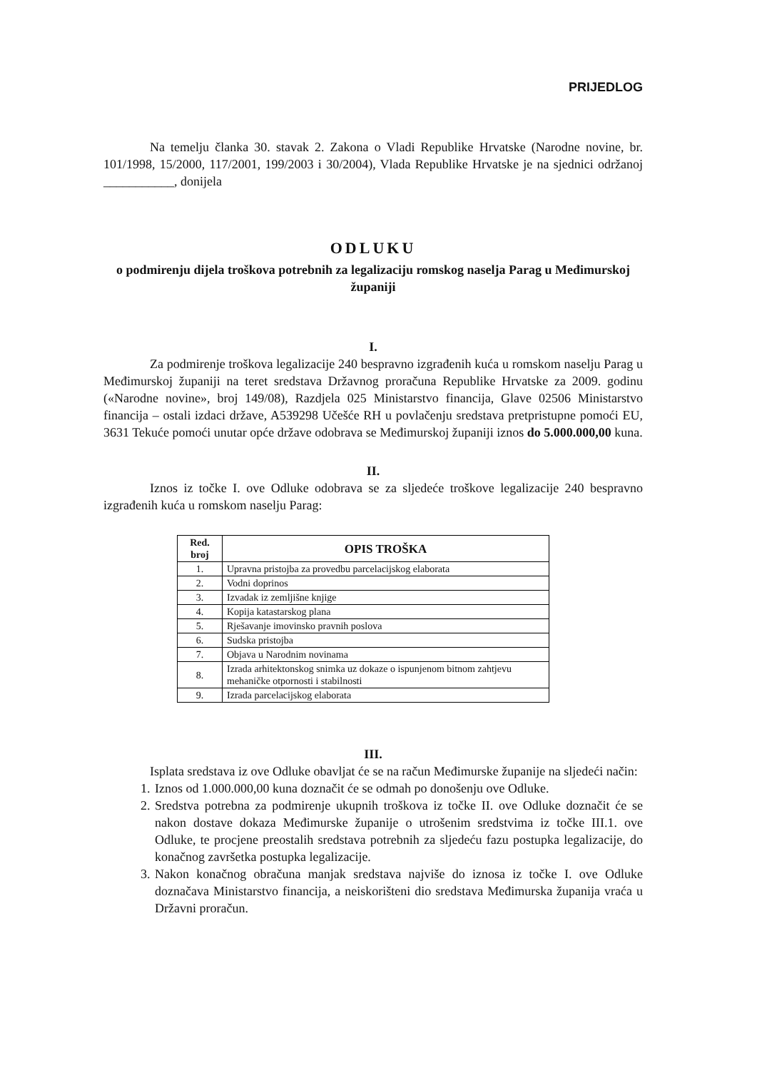PRIJEDLOG
Na temelju članka 30. stavak 2. Zakona o Vladi Republike Hrvatske (Narodne novine, br. 101/1998, 15/2000, 117/2001, 199/2003 i 30/2004), Vlada Republike Hrvatske je na sjednici održanoj ___________, donijela
ODLUKU
o podmirenju dijela troškova potrebnih za legalizaciju romskog naselja Parag u Međimurskoj županiji
I.
Za podmirenje troškova legalizacije 240 bespravno izgrađenih kuća u romskom naselju Parag u Međimurskoj županiji na teret sredstava Državnog proračuna Republike Hrvatske za 2009. godinu («Narodne novine», broj 149/08), Razdjela 025 Ministarstvo financija, Glave 02506 Ministarstvo financija – ostali izdaci države, A539298 Učešće RH u povlačenju sredstava pretpristupne pomoći EU, 3631 Tekuće pomoći unutar opće države odobrava se Međimurskoj županiji iznos do 5.000.000,00 kuna.
II.
Iznos iz točke I. ove Odluke odobrava se za sljedeće troškove legalizacije 240 bespravno izgrađenih kuća u romskom naselju Parag:
| Red. broj | OPIS TROŠKA |
| --- | --- |
| 1. | Upravna pristojba za provedbu parcelacijskog elaborata |
| 2. | Vodni doprinos |
| 3. | Izvadak iz zemljišne knjige |
| 4. | Kopija katastarskog plana |
| 5. | Rješavanje imovinsko pravnih poslova |
| 6. | Sudska pristojba |
| 7. | Objava u Narodnim novinama |
| 8. | Izrada arhitektonskog snimka uz dokaze o ispunjenom bitnom zahtjevu mehaničke otpornosti i stabilnosti |
| 9. | Izrada parcelacijskog elaborata |
III.
Isplata sredstava iz ove Odluke obavljat će se na račun Međimurske županije na sljedeći način:
1. Iznos od 1.000.000,00 kuna doznačit će se odmah po donošenju ove Odluke.
2. Sredstva potrebna za podmirenje ukupnih troškova iz točke II. ove Odluke doznačit će se nakon dostave dokaza Međimurske županije o utrošenim sredstvima iz točke III.1. ove Odluke, te procjene preostalih sredstava potrebnih za sljedeću fazu postupka legalizacije, do konačnog završetka postupka legalizacije.
3. Nakon konačnog obračuna manjak sredstava najviše do iznosa iz točke I. ove Odluke doznačava Ministarstvo financija, a neiskorišteni dio sredstava Međimurska županija vraća u Državni proračun.